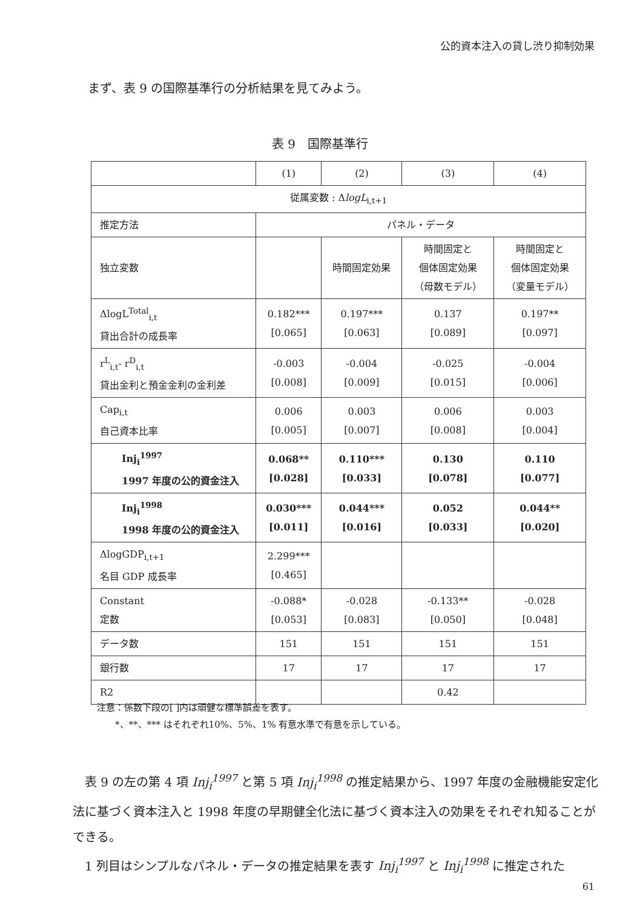公的資本注入の貸し渋り抑制効果
まず、表 9 の国際基準行の分析結果を見てみよう。
表 9　国際基準行
| | (1) | (2) | (3) | (4) |
| 従属変数 : Δ logL<sub>i,t+1</sub> | | | | |
| 推定方法 | パネル・データ | | | |
| 独立変数 | | 時間固定効果 | 時間固定と 個体固定効果 （母数モデル） | 時間固定と 個体固定効果 （変量モデル） |
| ΔlogL<sup>Total</sup><sub>i,t</sub> 貸出合計の成長率 | 0.182*** [0.065] | 0.197*** [0.063] | 0.137 [0.089] | 0.197** [0.097] |
| r<sup>L</sup><sub>i,t</sub>- r<sup>D</sup><sub>i,t</sub> 貸出金利と預金金利の金利差 | -0.003 [0.008] | -0.004 [0.009] | -0.025 [0.015] | -0.004 [0.006] |
| Cap<sub>i,t</sub> 自己資本比率 | 0.006 [0.005] | 0.003 [0.007] | 0.006 [0.008] | 0.003 [0.004] |
| Inj<sub>i</sub><sup>1997</sup> 1997 年度の公的資金注入 | 0.068** [0.028] | 0.110*** [0.033] | 0.130 [0.078] | 0.110 [0.077] |
| Inj<sub>i</sub><sup>1998</sup> 1998 年度の公的資金注入 | 0.030*** [0.011] | 0.044*** [0.016] | 0.052 [0.033] | 0.044** [0.020] |
| ΔlogGDP<sub>i,t+1</sub> 名目 GDP 成長率 | 2.299*** [0.465] | | | |
| Constant 定数 | -0.088* [0.053] | -0.028 [0.083] | -0.133** [0.050] | -0.028 [0.048] |
| データ数 | 151 | 151 | 151 | 151 |
| 銀行数 | 17 | 17 | 17 | 17 |
| R2 | | | 0.42 | |
注意：係数下段の[ ]内は頑健な標準誤差を表す。
　　*、**、*** はそれぞれ10%、5%、1% 有意水準で有意を示している。
　表 9 の左の第 4 項 Inj<sub>i</sub><sup>1997</sup> と第 5 項 Inj<sub>i</sub><sup>1998</sup> の推定結果から、1997 年度の金融機能安定化法に基づく資本注入と 1998 年度の早期健全化法に基づく資本注入の効果をそれぞれ知ることができる。
　1 列目はシンプルなパネル・データの推定結果を表す Inj<sub>i</sub><sup>1997</sup> と Inj<sub>i</sub><sup>1998</sup> に推定された
61